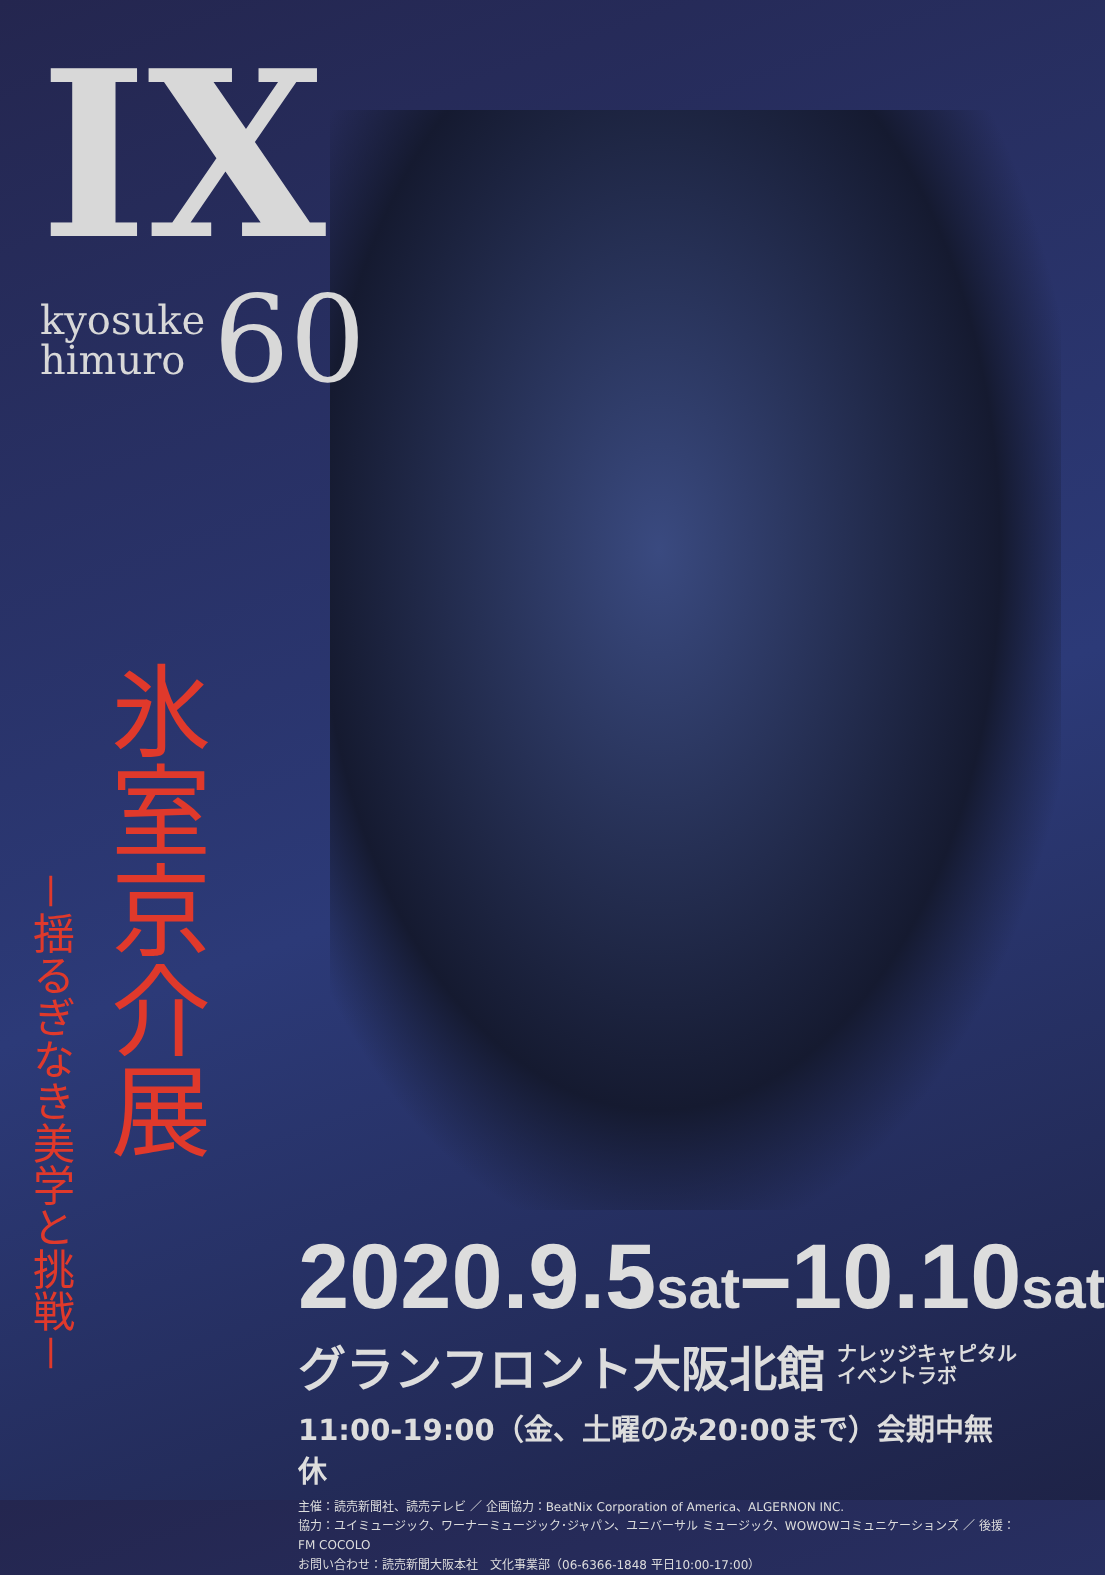IX
kyosuke
himuro
60
氷室京介展
－揺るぎなき美学と挑戦－
2020.9.5sat–10.10sat
グランフロント大阪北館 ナレッジキャピタル
イベントラボ
11:00-19:00（金、土曜のみ20:00まで）会期中無休
主催：読売新聞社、読売テレビ ／ 企画協力：BeatNix Corporation of America、ALGERNON INC.
協力：ユイミュージック、ワーナーミュージック･ジャパン、ユニバーサル ミュージック、WOWOWコミュニケーションズ ／ 後援：FM COCOLO
お問い合わせ：読売新聞大阪本社　文化事業部（06-6366-1848 平日10:00-17:00）